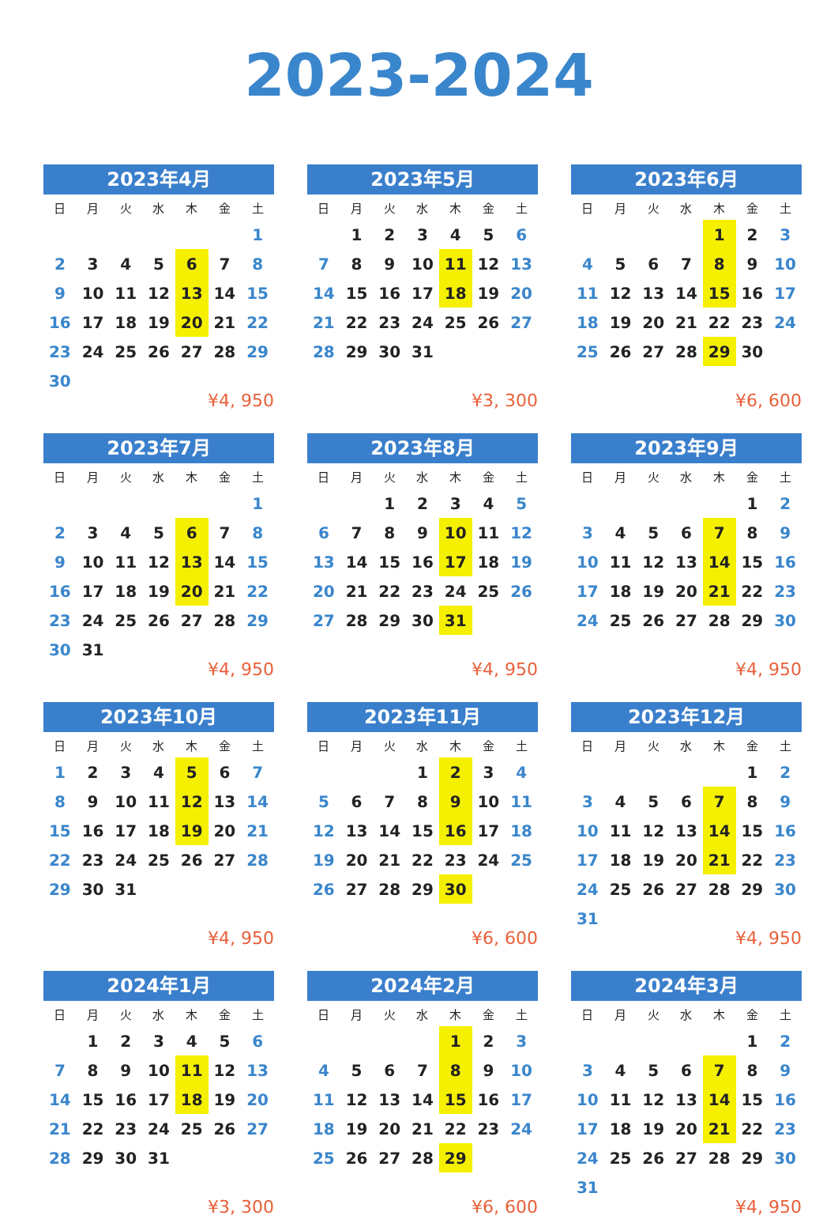2023-2024
2023年4月
| 日 | 月 | 火 | 水 | 木 | 金 | 土 |
| --- | --- | --- | --- | --- | --- | --- |
| | | | | | | 1 |
| 2 | 3 | 4 | 5 | 6 | 7 | 8 |
| 9 | 10 | 11 | 12 | 13 | 14 | 15 |
| 16 | 17 | 18 | 19 | 20 | 21 | 22 |
| 23 | 24 | 25 | 26 | 27 | 28 | 29 |
| 30 | | | | | | |
¥4, 950
2023年5月
| 日 | 月 | 火 | 水 | 木 | 金 | 土 |
| --- | --- | --- | --- | --- | --- | --- |
| | 1 | 2 | 3 | 4 | 5 | 6 |
| 7 | 8 | 9 | 10 | 11 | 12 | 13 |
| 14 | 15 | 16 | 17 | 18 | 19 | 20 |
| 21 | 22 | 23 | 24 | 25 | 26 | 27 |
| 28 | 29 | 30 | 31 | | | |
¥3, 300
2023年6月
| 日 | 月 | 火 | 水 | 木 | 金 | 土 |
| --- | --- | --- | --- | --- | --- | --- |
| | | | | 1 | 2 | 3 |
| 4 | 5 | 6 | 7 | 8 | 9 | 10 |
| 11 | 12 | 13 | 14 | 15 | 16 | 17 |
| 18 | 19 | 20 | 21 | 22 | 23 | 24 |
| 25 | 26 | 27 | 28 | 29 | 30 | |
¥6, 600
2023年7月
| 日 | 月 | 火 | 水 | 木 | 金 | 土 |
| --- | --- | --- | --- | --- | --- | --- |
| | | | | | | 1 |
| 2 | 3 | 4 | 5 | 6 | 7 | 8 |
| 9 | 10 | 11 | 12 | 13 | 14 | 15 |
| 16 | 17 | 18 | 19 | 20 | 21 | 22 |
| 23 | 24 | 25 | 26 | 27 | 28 | 29 |
| 30 | 31 | | | | | |
¥4, 950
2023年8月
| 日 | 月 | 火 | 水 | 木 | 金 | 土 |
| --- | --- | --- | --- | --- | --- | --- |
| | | 1 | 2 | 3 | 4 | 5 |
| 6 | 7 | 8 | 9 | 10 | 11 | 12 |
| 13 | 14 | 15 | 16 | 17 | 18 | 19 |
| 20 | 21 | 22 | 23 | 24 | 25 | 26 |
| 27 | 28 | 29 | 30 | 31 | | |
¥4, 950
2023年9月
| 日 | 月 | 火 | 水 | 木 | 金 | 土 |
| --- | --- | --- | --- | --- | --- | --- |
| | | | | | 1 | 2 |
| 3 | 4 | 5 | 6 | 7 | 8 | 9 |
| 10 | 11 | 12 | 13 | 14 | 15 | 16 |
| 17 | 18 | 19 | 20 | 21 | 22 | 23 |
| 24 | 25 | 26 | 27 | 28 | 29 | 30 |
¥4, 950
2023年10月
| 日 | 月 | 火 | 水 | 木 | 金 | 土 |
| --- | --- | --- | --- | --- | --- | --- |
| 1 | 2 | 3 | 4 | 5 | 6 | 7 |
| 8 | 9 | 10 | 11 | 12 | 13 | 14 |
| 15 | 16 | 17 | 18 | 19 | 20 | 21 |
| 22 | 23 | 24 | 25 | 26 | 27 | 28 |
| 29 | 30 | 31 | | | | |
¥4, 950
2023年11月
| 日 | 月 | 火 | 水 | 木 | 金 | 土 |
| --- | --- | --- | --- | --- | --- | --- |
| | | | 1 | 2 | 3 | 4 |
| 5 | 6 | 7 | 8 | 9 | 10 | 11 |
| 12 | 13 | 14 | 15 | 16 | 17 | 18 |
| 19 | 20 | 21 | 22 | 23 | 24 | 25 |
| 26 | 27 | 28 | 29 | 30 | | |
¥6, 600
2023年12月
| 日 | 月 | 火 | 水 | 木 | 金 | 土 |
| --- | --- | --- | --- | --- | --- | --- |
| | | | | | 1 | 2 |
| 3 | 4 | 5 | 6 | 7 | 8 | 9 |
| 10 | 11 | 12 | 13 | 14 | 15 | 16 |
| 17 | 18 | 19 | 20 | 21 | 22 | 23 |
| 24 | 25 | 26 | 27 | 28 | 29 | 30 |
| 31 | | | | | | |
¥4, 950
2024年1月
| 日 | 月 | 火 | 水 | 木 | 金 | 土 |
| --- | --- | --- | --- | --- | --- | --- |
| | 1 | 2 | 3 | 4 | 5 | 6 |
| 7 | 8 | 9 | 10 | 11 | 12 | 13 |
| 14 | 15 | 16 | 17 | 18 | 19 | 20 |
| 21 | 22 | 23 | 24 | 25 | 26 | 27 |
| 28 | 29 | 30 | 31 | | | |
¥3, 300
2024年2月
| 日 | 月 | 火 | 水 | 木 | 金 | 土 |
| --- | --- | --- | --- | --- | --- | --- |
| | | | | 1 | 2 | 3 |
| 4 | 5 | 6 | 7 | 8 | 9 | 10 |
| 11 | 12 | 13 | 14 | 15 | 16 | 17 |
| 18 | 19 | 20 | 21 | 22 | 23 | 24 |
| 25 | 26 | 27 | 28 | 29 | | |
¥6, 600
2024年3月
| 日 | 月 | 火 | 水 | 木 | 金 | 土 |
| --- | --- | --- | --- | --- | --- | --- |
| | | | | | 1 | 2 |
| 3 | 4 | 5 | 6 | 7 | 8 | 9 |
| 10 | 11 | 12 | 13 | 14 | 15 | 16 |
| 17 | 18 | 19 | 20 | 21 | 22 | 23 |
| 24 | 25 | 26 | 27 | 28 | 29 | 30 |
| 31 | | | | | | |
¥4, 950